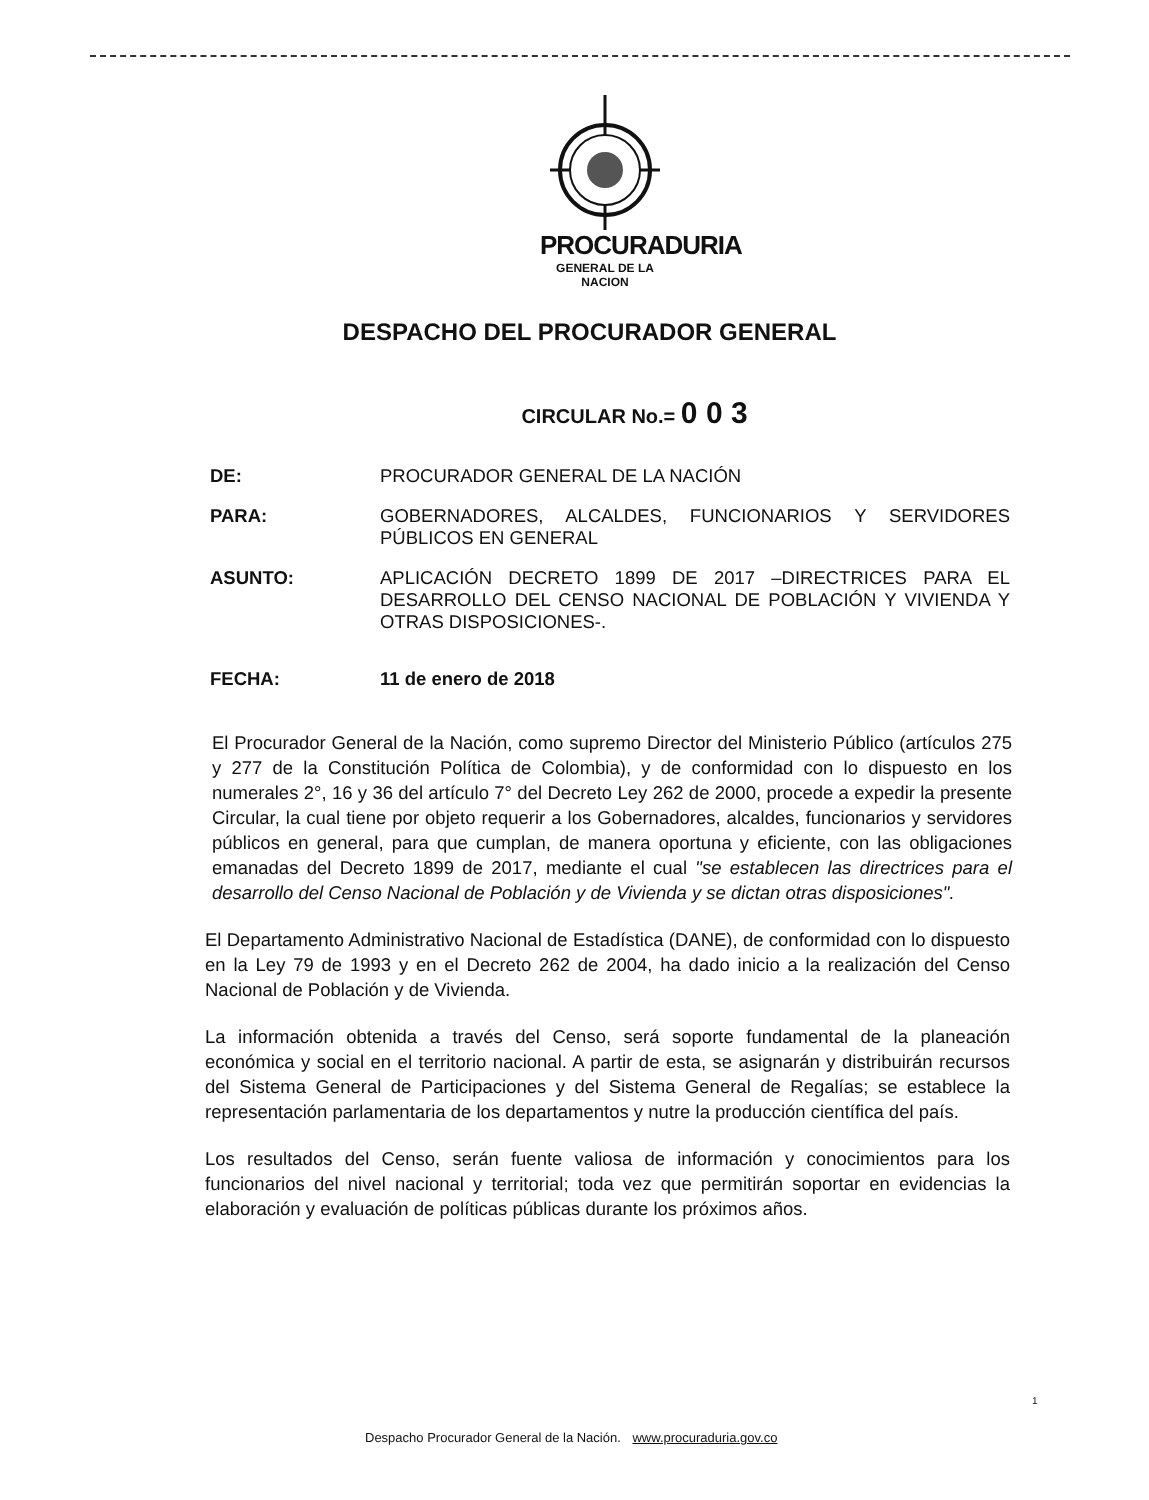PROCURADURIA
GENERAL DE LA NACION
DESPACHO DEL PROCURADOR GENERAL
CIRCULAR No.= 0 0 3
DE: PROCURADOR GENERAL DE LA NACIÓN
PARA: GOBERNADORES, ALCALDES, FUNCIONARIOS Y SERVIDORES PÚBLICOS EN GENERAL
ASUNTO: APLICACIÓN DECRETO 1899 DE 2017 –DIRECTRICES PARA EL DESARROLLO DEL CENSO NACIONAL DE POBLACIÓN Y VIVIENDA Y OTRAS DISPOSICIONES-.
FECHA: 11 de enero de 2018
El Procurador General de la Nación, como supremo Director del Ministerio Público (artículos 275 y 277 de la Constitución Política de Colombia), y de conformidad con lo dispuesto en los numerales 2°, 16 y 36 del artículo 7° del Decreto Ley 262 de 2000, procede a expedir la presente Circular, la cual tiene por objeto requerir a los Gobernadores, alcaldes, funcionarios y servidores públicos en general, para que cumplan, de manera oportuna y eficiente, con las obligaciones emanadas del Decreto 1899 de 2017, mediante el cual "se establecen las directrices para el desarrollo del Censo Nacional de Población y de Vivienda y se dictan otras disposiciones".
El Departamento Administrativo Nacional de Estadística (DANE), de conformidad con lo dispuesto en la Ley 79 de 1993 y en el Decreto 262 de 2004, ha dado inicio a la realización del Censo Nacional de Población y de Vivienda.
La información obtenida a través del Censo, será soporte fundamental de la planeación económica y social en el territorio nacional. A partir de esta, se asignarán y distribuirán recursos del Sistema General de Participaciones y del Sistema General de Regalías; se establece la representación parlamentaria de los departamentos y nutre la producción científica del país.
Los resultados del Censo, serán fuente valiosa de información y conocimientos para los funcionarios del nivel nacional y territorial; toda vez que permitirán soportar en evidencias la elaboración y evaluación de políticas públicas durante los próximos años.
1
Despacho Procurador General de la Nación. www.procuraduria.gov.co